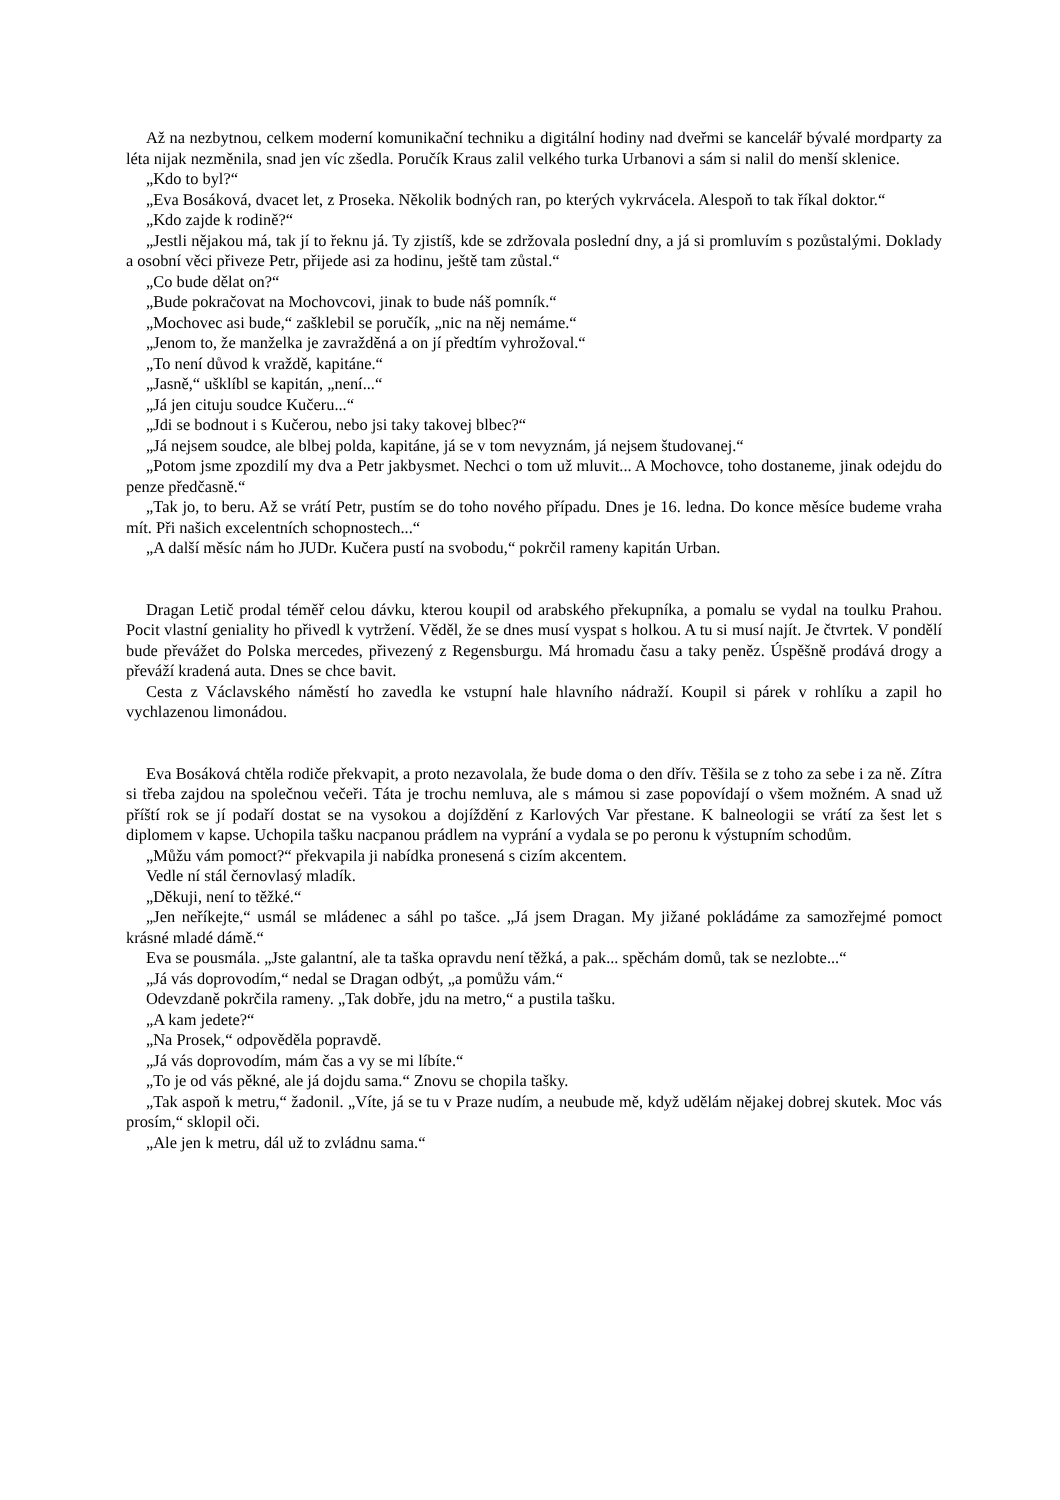Až na nezbytnou, celkem moderní komunikační techniku a digitální hodiny nad dveřmi se kancelář bývalé mordparty za léta nijak nezměnila, snad jen víc zšedla. Poručík Kraus zalil velkého turka Urbanovi a sám si nalil do menší sklenice.
„Kdo to byl?“
„Eva Bosáková, dvacet let, z Proseka. Několik bodných ran, po kterých vykrvácela. Alespoň to tak říkal doktor.“
„Kdo zajde k rodině?“
„Jestli nějakou má, tak jí to řeknu já. Ty zjistíš, kde se zdržovala poslední dny, a já si promluvím s pozůstalými. Doklady a osobní věci přiveze Petr, přijede asi za hodinu, ještě tam zůstal.“
„Co bude dělat on?“
„Bude pokračovat na Mochovcovi, jinak to bude náš pomník.“
„Mochovec asi bude,“ zašklebil se poručík, „nic na něj nemáme.“
„Jenom to, že manželka je zavražděná a on jí předtím vyhrožoval.“
„To není důvod k vraždě, kapitáne.“
„Jasně,“ ušklíbl se kapitán, „není...“
„Já jen cituju soudce Kučeru...“
„Jdi se bodnout i s Kučerou, nebo jsi taky takovej blbec?“
„Já nejsem soudce, ale blbej polda, kapitáne, já se v tom nevyznám, já nejsem študovanej.“
„Potom jsme zpozdilí my dva a Petr jakbysmet. Nechci o tom už mluvit... A Mochovce, toho dostaneme, jinak odejdu do penze předčasně.“
„Tak jo, to beru. Až se vrátí Petr, pustím se do toho nového případu. Dnes je 16. ledna. Do konce měsíce budeme vraha mít. Při našich excelentních schopnostech...“
„A další měsíc nám ho JUDr. Kučera pustí na svobodu,“ pokrčil rameny kapitán Urban.
Dragan Letič prodal téměř celou dávku, kterou koupil od arabského překupníka, a pomalu se vydal na toulku Prahou. Pocit vlastní geniality ho přivedl k vytržení. Věděl, že se dnes musí vyspat s holkou. A tu si musí najít. Je čtvrtek. V pondělí bude převážet do Polska mercedes, přivezený z Regensburgu. Má hromadu času a taky peněz. Úspěšně prodává drogy a převáží kradená auta. Dnes se chce bavit.
Cesta z Václavského náměstí ho zavedla ke vstupní hale hlavního nádraží. Koupil si párek v rohlíku a zapil ho vychlazenou limonádou.
Eva Bosáková chtěla rodiče překvapit, a proto nezavolala, že bude doma o den dřív. Těšila se z toho za sebe i za ně. Zítra si třeba zajdou na společnou večeři. Táta je trochu nemluva, ale s mámou si zase popovídají o všem možném. A snad už příští rok se jí podaří dostat se na vysokou a dojíždění z Karlových Var přestane. K balneologii se vrátí za šest let s diplomem v kapse. Uchopila tašku nacpanou prádlem na vyprání a vydala se po peronu k výstupním schodům.
„Můžu vám pomoct?“ překvapila ji nabídka pronesená s cizím akcentem.
Vedle ní stál černovlasý mladík.
„Děkuji, není to těžké.“
„Jen neříkejte,“ usmál se mládenec a sáhl po tašce. „Já jsem Dragan. My jižané pokládáme za samozřejmé pomoct krásné mladé dámě.“
Eva se pousmála. „Jste galantní, ale ta taška opravdu není těžká, a pak... spěchám domů, tak se nezlobte...“
„Já vás doprovodím,“ nedal se Dragan odbýt, „a pomůžu vám.“
Odevzdaně pokrčila rameny. „Tak dobře, jdu na metro,“ a pustila tašku.
„A kam jedete?“
„Na Prosek,“ odpověděla popravdě.
„Já vás doprovodím, mám čas a vy se mi líbíte.“
„To je od vás pěkné, ale já dojdu sama.“ Znovu se chopila tašky.
„Tak aspoň k metru,“ žadonil. „Víte, já se tu v Praze nudím, a neubude mě, když udělám nějakej dobrej skutek. Moc vás prosím,“ sklopil oči.
„Ale jen k metru, dál už to zvládnu sama.“